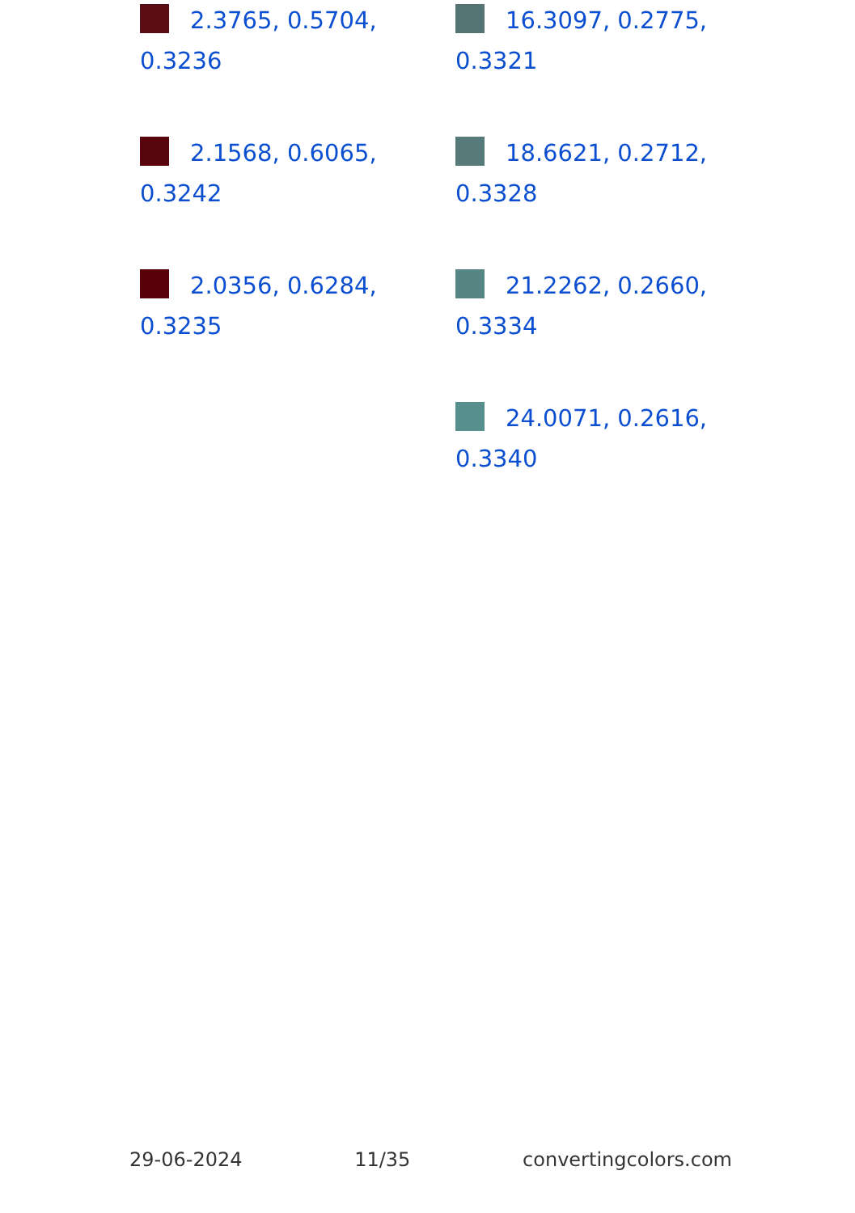2.3765, 0.5704, 0.3236
2.1568, 0.6065, 0.3242
2.0356, 0.6284, 0.3235
16.3097, 0.2775, 0.3321
18.6621, 0.2712, 0.3328
21.2262, 0.2660, 0.3334
24.0071, 0.2616, 0.3340
29-06-2024 11/35 convertingcolors.com